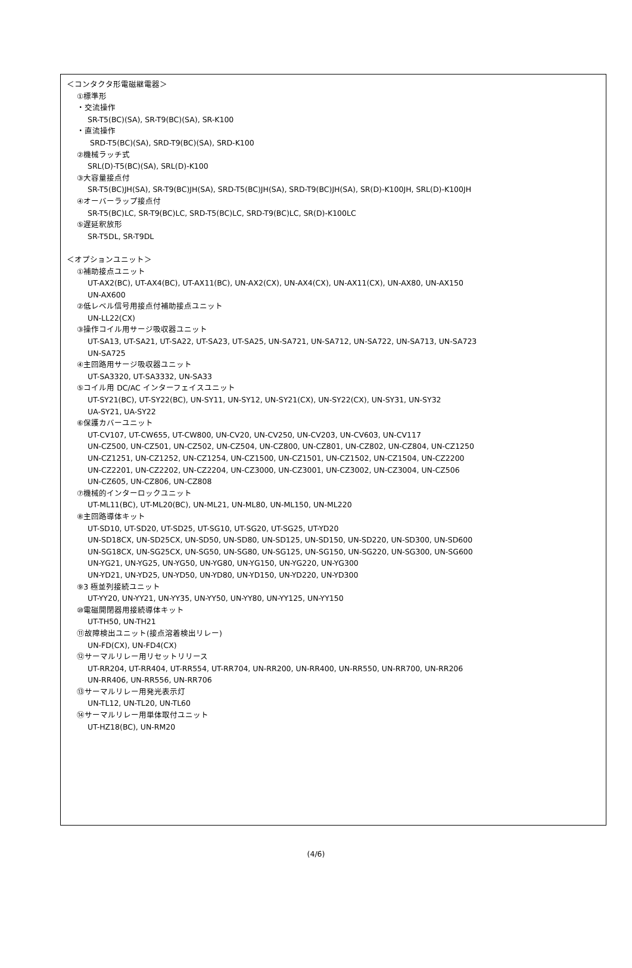＜コンタクタ形電磁継電器＞
①標準形
・交流操作
SR-T5(BC)(SA), SR-T9(BC)(SA), SR-K100
・直流操作
SRD-T5(BC)(SA), SRD-T9(BC)(SA), SRD-K100
②機械ラッチ式
SRL(D)-T5(BC)(SA), SRL(D)-K100
③大容量接点付
SR-T5(BC)JH(SA), SR-T9(BC)JH(SA), SRD-T5(BC)JH(SA), SRD-T9(BC)JH(SA), SR(D)-K100JH, SRL(D)-K100JH
④オーバーラップ接点付
SR-T5(BC)LC, SR-T9(BC)LC, SRD-T5(BC)LC, SRD-T9(BC)LC, SR(D)-K100LC
⑤遅延釈放形
SR-T5DL, SR-T9DL
＜オプションユニット＞
①補助接点ユニット
UT-AX2(BC), UT-AX4(BC), UT-AX11(BC), UN-AX2(CX), UN-AX4(CX), UN-AX11(CX), UN-AX80, UN-AX150
UN-AX600
②低レベル信号用接点付補助接点ユニット
UN-LL22(CX)
③操作コイル用サージ吸収器ユニット
UT-SA13, UT-SA21, UT-SA22, UT-SA23, UT-SA25, UN-SA721, UN-SA712, UN-SA722, UN-SA713, UN-SA723
UN-SA725
④主回路用サージ吸収器ユニット
UT-SA3320, UT-SA3332, UN-SA33
⑤コイル用 DC/AC インターフェイスユニット
UT-SY21(BC), UT-SY22(BC), UN-SY11, UN-SY12, UN-SY21(CX), UN-SY22(CX), UN-SY31, UN-SY32
UA-SY21, UA-SY22
⑥保護カバーユニット
UT-CV107, UT-CW655, UT-CW800, UN-CV20, UN-CV250, UN-CV203, UN-CV603, UN-CV117
UN-CZ500, UN-CZ501, UN-CZ502, UN-CZ504, UN-CZ800, UN-CZ801, UN-CZ802, UN-CZ804, UN-CZ1250
UN-CZ1251, UN-CZ1252, UN-CZ1254, UN-CZ1500, UN-CZ1501, UN-CZ1502, UN-CZ1504, UN-CZ2200
UN-CZ2201, UN-CZ2202, UN-CZ2204, UN-CZ3000, UN-CZ3001, UN-CZ3002, UN-CZ3004, UN-CZ506
UN-CZ605, UN-CZ806, UN-CZ808
⑦機械的インターロックユニット
UT-ML11(BC), UT-ML20(BC), UN-ML21, UN-ML80, UN-ML150, UN-ML220
⑧主回路導体キット
UT-SD10, UT-SD20, UT-SD25, UT-SG10, UT-SG20, UT-SG25, UT-YD20
UN-SD18CX, UN-SD25CX, UN-SD50, UN-SD80, UN-SD125, UN-SD150, UN-SD220, UN-SD300, UN-SD600
UN-SG18CX, UN-SG25CX, UN-SG50, UN-SG80, UN-SG125, UN-SG150, UN-SG220, UN-SG300, UN-SG600
UN-YG21, UN-YG25, UN-YG50, UN-YG80, UN-YG150, UN-YG220, UN-YG300
UN-YD21, UN-YD25, UN-YD50, UN-YD80, UN-YD150, UN-YD220, UN-YD300
⑨3 極並列接続ユニット
UT-YY20, UN-YY21, UN-YY35, UN-YY50, UN-YY80, UN-YY125, UN-YY150
⑩電磁開閉器用接続導体キット
UT-TH50, UN-TH21
⑪故障検出ユニット(接点溶着検出リレー)
UN-FD(CX), UN-FD4(CX)
⑫サーマルリレー用リセットリリース
UT-RR204, UT-RR404, UT-RR554, UT-RR704, UN-RR200, UN-RR400, UN-RR550, UN-RR700, UN-RR206
UN-RR406, UN-RR556, UN-RR706
⑬サーマルリレー用発光表示灯
UN-TL12, UN-TL20, UN-TL60
⑭サーマルリレー用単体取付ユニット
UT-HZ18(BC), UN-RM20
(4/6)